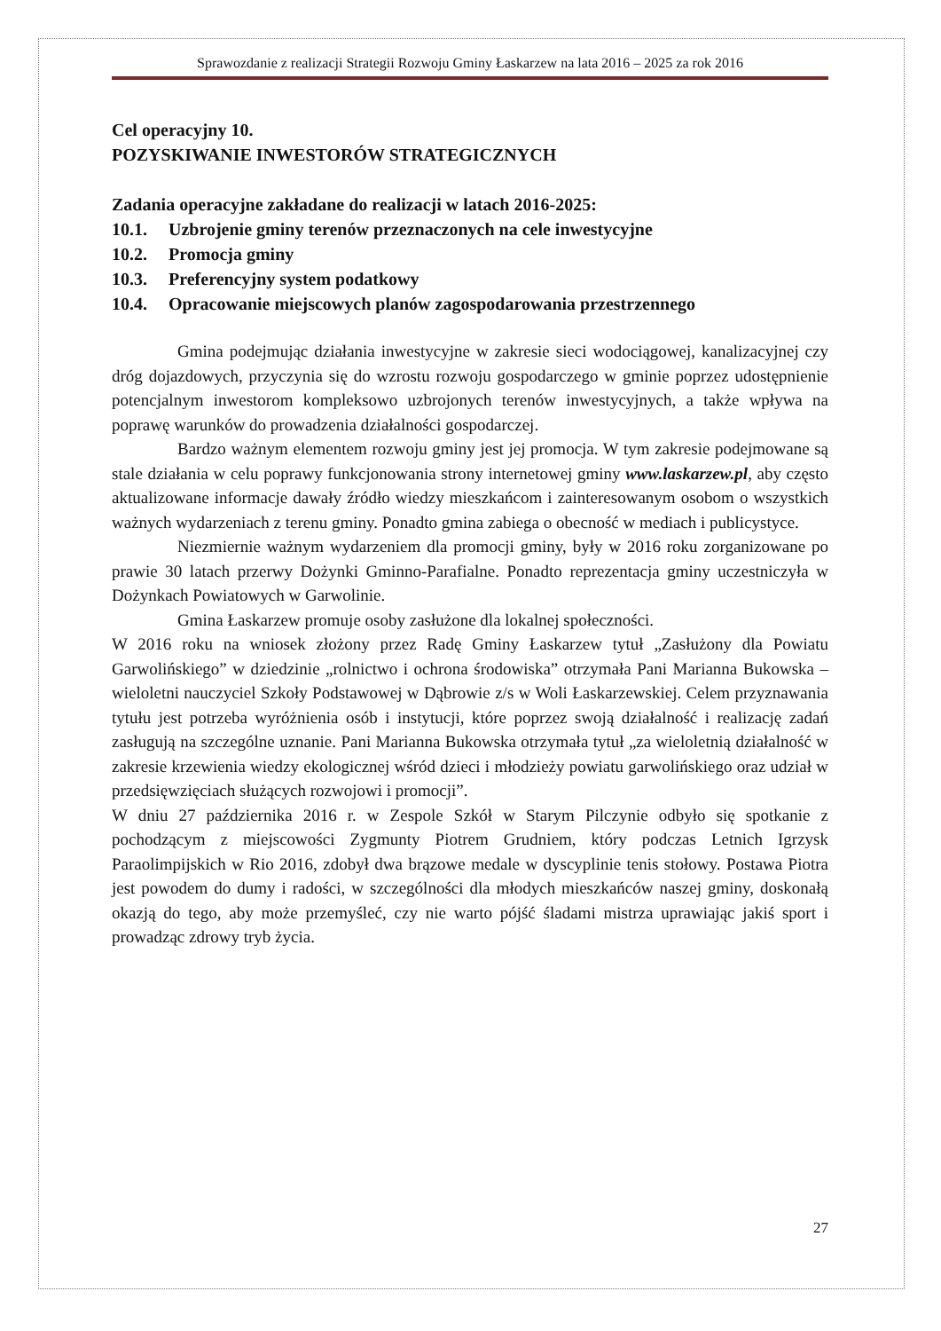Sprawozdanie z realizacji Strategii Rozwoju Gminy Łaskarzew na lata 2016 – 2025 za rok 2016
Cel operacyjny 10.
POZYSKIWANIE INWESTORÓW STRATEGICZNYCH
Zadania operacyjne zakładane do realizacji w latach 2016-2025:
10.1. Uzbrojenie gminy terenów przeznaczonych na cele inwestycyjne
10.2. Promocja gminy
10.3. Preferencyjny system podatkowy
10.4. Opracowanie miejscowych planów zagospodarowania przestrzennego
Gmina podejmując działania inwestycyjne w zakresie sieci wodociągowej, kanalizacyjnej czy dróg dojazdowych, przyczynia się do wzrostu rozwoju gospodarczego w gminie poprzez udostępnienie potencjalnym inwestorom kompleksowo uzbrojonych terenów inwestycyjnych, a także wpływa na poprawę warunków do prowadzenia działalności gospodarczej.
Bardzo ważnym elementem rozwoju gminy jest jej promocja. W tym zakresie podejmowane są stale działania w celu poprawy funkcjonowania strony internetowej gminy www.laskarzew.pl, aby często aktualizowane informacje dawały źródło wiedzy mieszkańcom i zainteresowanym osobom o wszystkich ważnych wydarzeniach z terenu gminy. Ponadto gmina zabiega o obecność w mediach i publicystyce.
Niezmiernie ważnym wydarzeniem dla promocji gminy, były w 2016 roku zorganizowane po prawie 30 latach przerwy Dożynki Gminno-Parafialne. Ponadto reprezentacja gminy uczestniczyła w Dożynkach Powiatowych w Garwolinie.
Gmina Łaskarzew promuje osoby zasłużone dla lokalnej społeczności.
W 2016 roku na wniosek złożony przez Radę Gminy Łaskarzew tytuł „Zasłużony dla Powiatu Garwolińskiego” w dziedzinie „rolnictwo i ochrona środowiska” otrzymała Pani Marianna Bukowska – wieloletni nauczyciel Szkoły Podstawowej w Dąbrowie z/s w Woli Łaskarzewskiej. Celem przyznawania tytułu jest potrzeba wyróżnienia osób i instytucji, które poprzez swoją działalność i realizację zadań zasługują na szczególne uznanie. Pani Marianna Bukowska otrzymała tytuł „za wieloletnią działalność w zakresie krzewienia wiedzy ekologicznej wśród dzieci i młodzieży powiatu garwolińskiego oraz udział w przedsięwzięciach służących rozwojowi i promocji”.
W dniu 27 października 2016 r. w Zespole Szkół w Starym Pilczynie odbyło się spotkanie z pochodzącym z miejscowości Zygmunty Piotrem Grudniem, który podczas Letnich Igrzysk Paraolimpijskich w Rio 2016, zdobył dwa brązowe medale w dyscyplinie tenis stołowy. Postawa Piotra jest powodem do dumy i radości, w szczególności dla młodych mieszkańców naszej gminy, doskonałą okazją do tego, aby może przemyśleć, czy nie warto pójść śladami mistrza uprawiając jakiś sport i prowadząc zdrowy tryb życia.
27